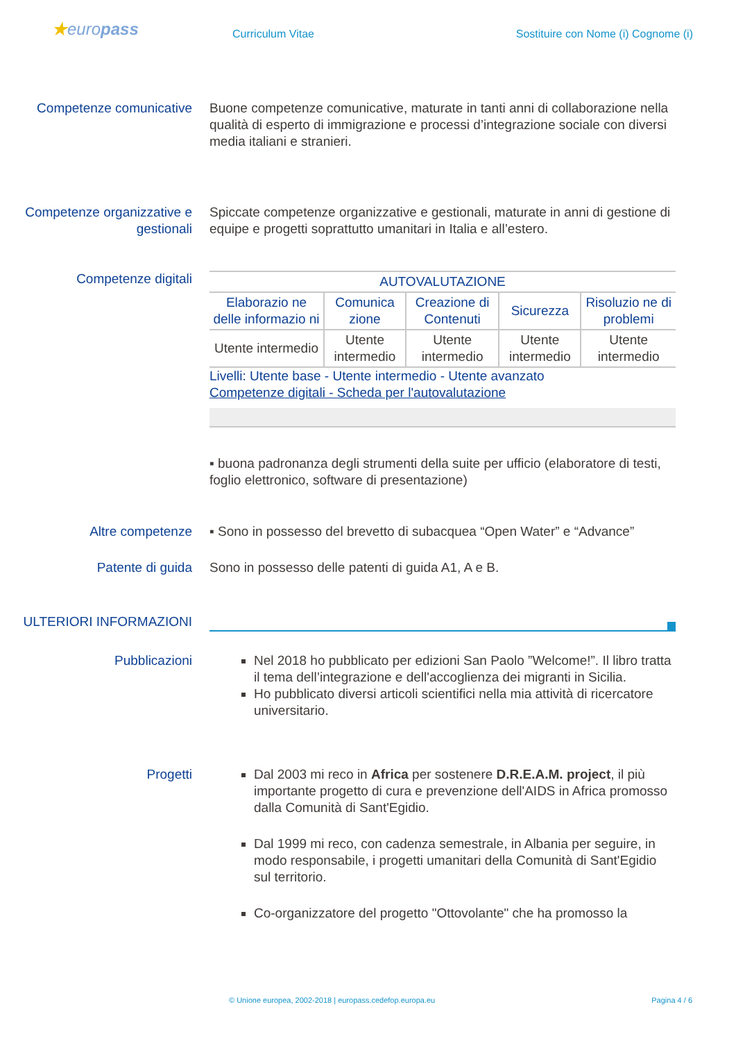★europass
Curriculum Vitae Sostituire con Nome (i) Cognome (i)
Competenze comunicative Buone competenze comunicative, maturate in tanti anni di collaborazione nella qualità di esperto di immigrazione e processi d’integrazione sociale con diversi media italiani e stranieri.
Competenze organizzative e gestionali
Spiccate competenze organizzative e gestionali, maturate in anni di gestione di equipe e progetti soprattutto umanitari in Italia e all’estero.
Competenze digitali
| AUTOVALUTAZIONE | | | | |
| --- | --- | --- | --- | --- |
| Elaborazio ne delle informazio ni | Comunica zione | Creazione di Contenuti | Sicurezza | Risoluzio ne di problemi |
| Utente intermedio | Utente intermedio | Utente intermedio | Utente intermedio | Utente intermedio |
Livelli: Utente base - Utente intermedio - Utente avanzato
Competenze digitali - Scheda per l'autovalutazione
▪ buona padronanza degli strumenti della suite per ufficio (elaboratore di testi, foglio elettronico, software di presentazione)
Altre competenze ▪ Sono in possesso del brevetto di subacquea “Open Water” e “Advance”
Patente di guida Sono in possesso delle patenti di guida A1, A e B.
ULTERIORI INFORMAZIONI
Pubblicazioni Nel 2018 ho pubblicato per edizioni San Paolo ”Welcome!”. Il libro tratta il tema dell’integrazione e dell'accoglienza dei migranti in Sicilia.
Ho pubblicato diversi articoli scientifici nella mia attività di ricercatore universitario.
Progetti Dal 2003 mi reco in Africa per sostenere D.R.E.A.M. project, il più importante progetto di cura e prevenzione dell'AIDS in Africa promosso dalla Comunità di Sant'Egidio.
Dal 1999 mi reco, con cadenza semestrale, in Albania per seguire, in modo responsabile, i progetti umanitari della Comunità di Sant'Egidio sul territorio.
Co-organizzatore del progetto "Ottovolante" che ha promosso la
© Unione europea, 2002-2018 | europass.cedefop.europa.eu Pagina 4 / 6